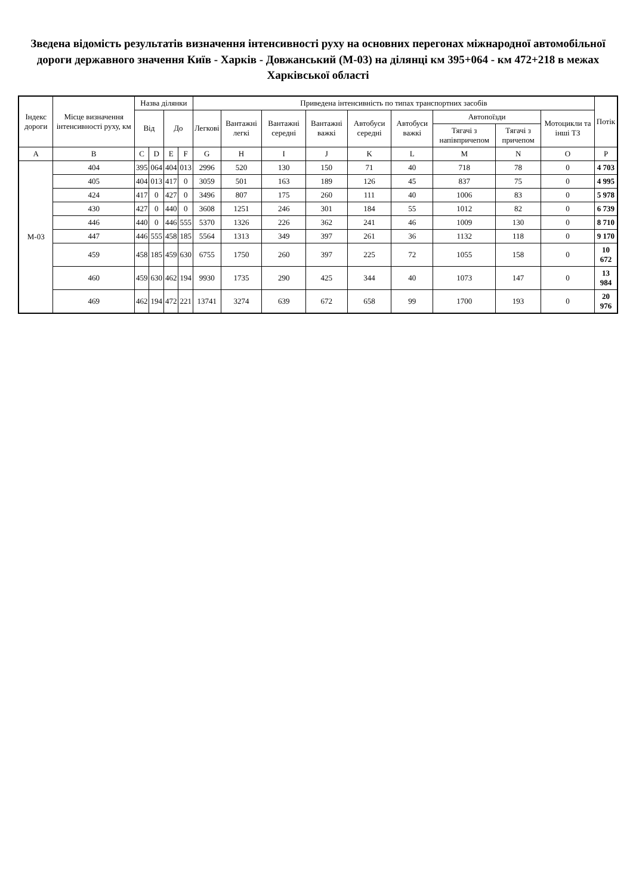Зведена відомість результатів визначення інтенсивності руху на основних перегонах міжнародної автомобільної дороги державного значення Київ - Харків - Довжанський (М-03) на ділянці км 395+064 - км 472+218 в межах Харківської області
| Індекс дороги | Місце визначення інтенсивності руху, км | Назва ділянки | | | | Приведена інтенсивність по типах транспортних засобів | | | | | | | | | Потік |
| --- | --- | --- | --- | --- | --- | --- | --- | --- | --- | --- | --- | --- | --- | --- | --- |
| | | Від | | До | | Легкові | Вантажні легкі | Вантажні середні | Вантажні важкі | Автобуси середні | Автобуси важкі | Автопоїзди | | Мотоцикли та інші ТЗ | |
| | | | | | | | | | | | | Тягачі з напівпричепом | Тягачі з причепом | | |
| A | B | C | D | E | F | G | H | I | J | K | L | M | N | O | P |
| М-03 | 404 | 395 | 064 | 404 | 013 | 2996 | 520 | 130 | 150 | 71 | 40 | 718 | 78 | 0 | 4 703 |
| | 405 | 404 | 013 | 417 | 0 | 3059 | 501 | 163 | 189 | 126 | 45 | 837 | 75 | 0 | 4 995 |
| | 424 | 417 | 0 | 427 | 0 | 3496 | 807 | 175 | 260 | 111 | 40 | 1006 | 83 | 0 | 5 978 |
| | 430 | 427 | 0 | 440 | 0 | 3608 | 1251 | 246 | 301 | 184 | 55 | 1012 | 82 | 0 | 6 739 |
| | 446 | 440 | 0 | 446 | 555 | 5370 | 1326 | 226 | 362 | 241 | 46 | 1009 | 130 | 0 | 8 710 |
| | 447 | 446 | 555 | 458 | 185 | 5564 | 1313 | 349 | 397 | 261 | 36 | 1132 | 118 | 0 | 9 170 |
| | 459 | 458 | 185 | 459 | 630 | 6755 | 1750 | 260 | 397 | 225 | 72 | 1055 | 158 | 0 | 10 672 |
| | 460 | 459 | 630 | 462 | 194 | 9930 | 1735 | 290 | 425 | 344 | 40 | 1073 | 147 | 0 | 13 984 |
| | 469 | 462 | 194 | 472 | 221 | 13741 | 3274 | 639 | 672 | 658 | 99 | 1700 | 193 | 0 | 20 976 |